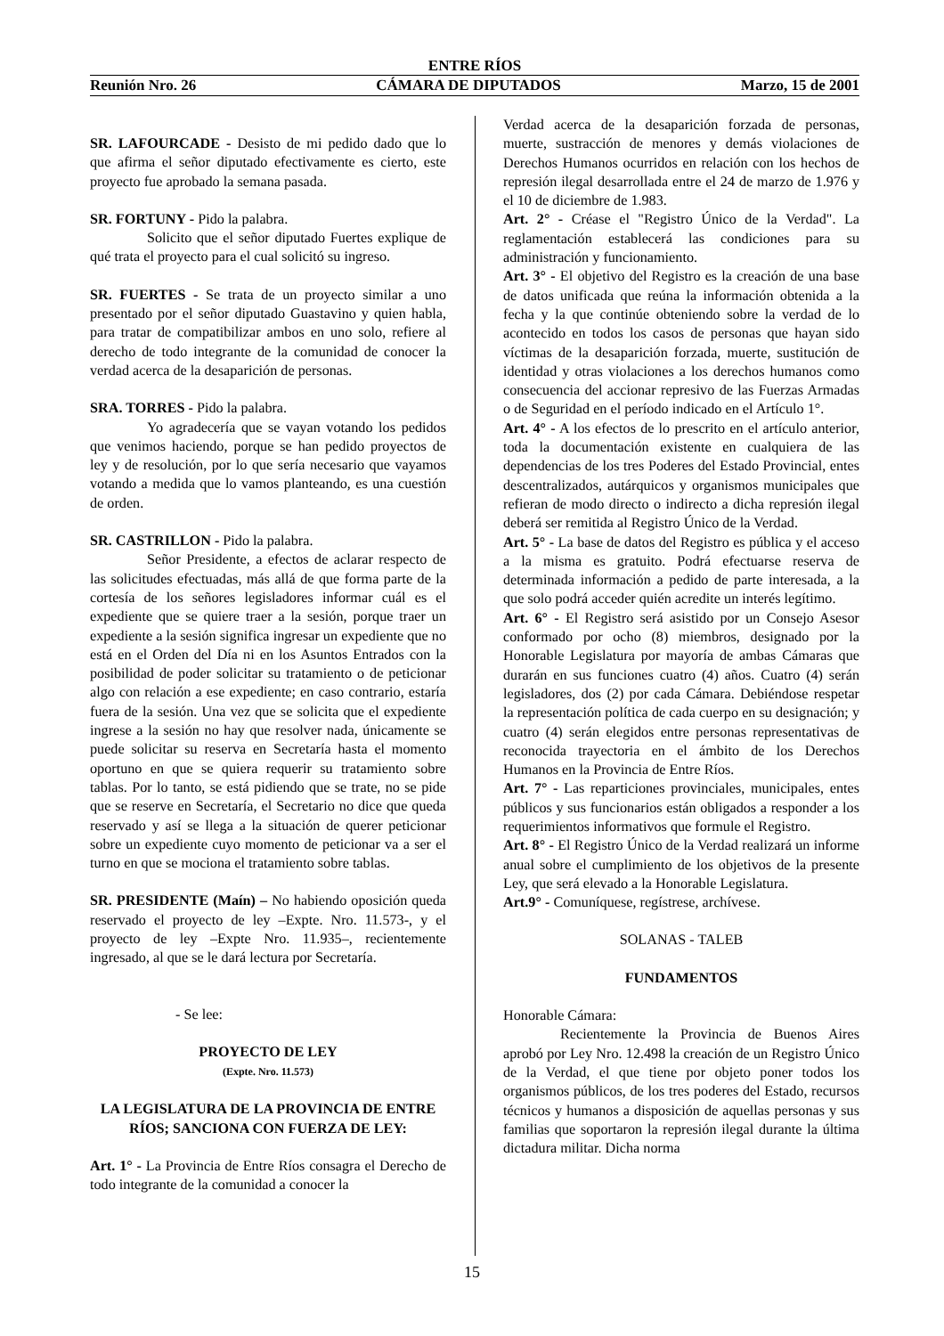ENTRE RÍOS
Reunión Nro. 26 CÁMARA DE DIPUTADOS Marzo, 15 de 2001
SR. LAFOURCADE - Desisto de mi pedido dado que lo que afirma el señor diputado efectivamente es cierto, este proyecto fue aprobado la semana pasada.
SR. FORTUNY - Pido la palabra.
Solicito que el señor diputado Fuertes explique de qué trata el proyecto para el cual solicitó su ingreso.
SR. FUERTES - Se trata de un proyecto similar a uno presentado por el señor diputado Guastavino y quien habla, para tratar de compatibilizar ambos en uno solo, refiere al derecho de todo integrante de la comunidad de conocer la verdad acerca de la desaparición de personas.
SRA. TORRES - Pido la palabra.
Yo agradecería que se vayan votando los pedidos que venimos haciendo, porque se han pedido proyectos de ley y de resolución, por lo que sería necesario que vayamos votando a medida que lo vamos planteando, es una cuestión de orden.
SR. CASTRILLON - Pido la palabra.
Señor Presidente, a efectos de aclarar respecto de las solicitudes efectuadas, más allá de que forma parte de la cortesía de los señores legisladores informar cuál es el expediente que se quiere traer a la sesión, porque traer un expediente a la sesión significa ingresar un expediente que no está en el Orden del Día ni en los Asuntos Entrados con la posibilidad de poder solicitar su tratamiento o de peticionar algo con relación a ese expediente; en caso contrario, estaría fuera de la sesión. Una vez que se solicita que el expediente ingrese a la sesión no hay que resolver nada, únicamente se puede solicitar su reserva en Secretaría hasta el momento oportuno en que se quiera requerir su tratamiento sobre tablas. Por lo tanto, se está pidiendo que se trate, no se pide que se reserve en Secretaría, el Secretario no dice que queda reservado y así se llega a la situación de querer peticionar sobre un expediente cuyo momento de peticionar va a ser el turno en que se mociona el tratamiento sobre tablas.
SR. PRESIDENTE (Maín) – No habiendo oposición queda reservado el proyecto de ley –Expte. Nro. 11.573-, y el proyecto de ley –Expte Nro. 11.935–, recientemente ingresado, al que se le dará lectura por Secretaría.
- Se lee:
PROYECTO DE LEY
(Expte. Nro. 11.573)
LA LEGISLATURA DE LA PROVINCIA DE ENTRE RÍOS; SANCIONA CON FUERZA DE LEY:
Art. 1° - La Provincia de Entre Ríos consagra el Derecho de todo integrante de la comunidad a conocer la
Verdad acerca de la desaparición forzada de personas, muerte, sustracción de menores y demás violaciones de Derechos Humanos ocurridos en relación con los hechos de represión ilegal desarrollada entre el 24 de marzo de 1.976 y el 10 de diciembre de 1.983.
Art. 2° - Créase el "Registro Único de la Verdad". La reglamentación establecerá las condiciones para su administración y funcionamiento.
Art. 3° - El objetivo del Registro es la creación de una base de datos unificada que reúna la información obtenida a la fecha y la que continúe obteniendo sobre la verdad de lo acontecido en todos los casos de personas que hayan sido víctimas de la desaparición forzada, muerte, sustitución de identidad y otras violaciones a los derechos humanos como consecuencia del accionar represivo de las Fuerzas Armadas o de Seguridad en el período indicado en el Artículo 1°.
Art. 4° - A los efectos de lo prescrito en el artículo anterior, toda la documentación existente en cualquiera de las dependencias de los tres Poderes del Estado Provincial, entes descentralizados, autárquicos y organismos municipales que refieran de modo directo o indirecto a dicha represión ilegal deberá ser remitida al Registro Único de la Verdad.
Art. 5° - La base de datos del Registro es pública y el acceso a la misma es gratuito. Podrá efectuarse reserva de determinada información a pedido de parte interesada, a la que solo podrá acceder quién acredite un interés legítimo.
Art. 6° - El Registro será asistido por un Consejo Asesor conformado por ocho (8) miembros, designado por la Honorable Legislatura por mayoría de ambas Cámaras que durarán en sus funciones cuatro (4) años. Cuatro (4) serán legisladores, dos (2) por cada Cámara. Debiéndose respetar la representación política de cada cuerpo en su designación; y cuatro (4) serán elegidos entre personas representativas de reconocida trayectoria en el ámbito de los Derechos Humanos en la Provincia de Entre Ríos.
Art. 7° - Las reparticiones provinciales, municipales, entes públicos y sus funcionarios están obligados a responder a los requerimientos informativos que formule el Registro.
Art. 8° - El Registro Único de la Verdad realizará un informe anual sobre el cumplimiento de los objetivos de la presente Ley, que será elevado a la Honorable Legislatura.
Art.9° - Comuníquese, regístrese, archívese.
SOLANAS - TALEB
FUNDAMENTOS
Honorable Cámara:
Recientemente la Provincia de Buenos Aires aprobó por Ley Nro. 12.498 la creación de un Registro Único de la Verdad, el que tiene por objeto poner todos los organismos públicos, de los tres poderes del Estado, recursos técnicos y humanos a disposición de aquellas personas y sus familias que soportaron la represión ilegal durante la última dictadura militar. Dicha norma
15